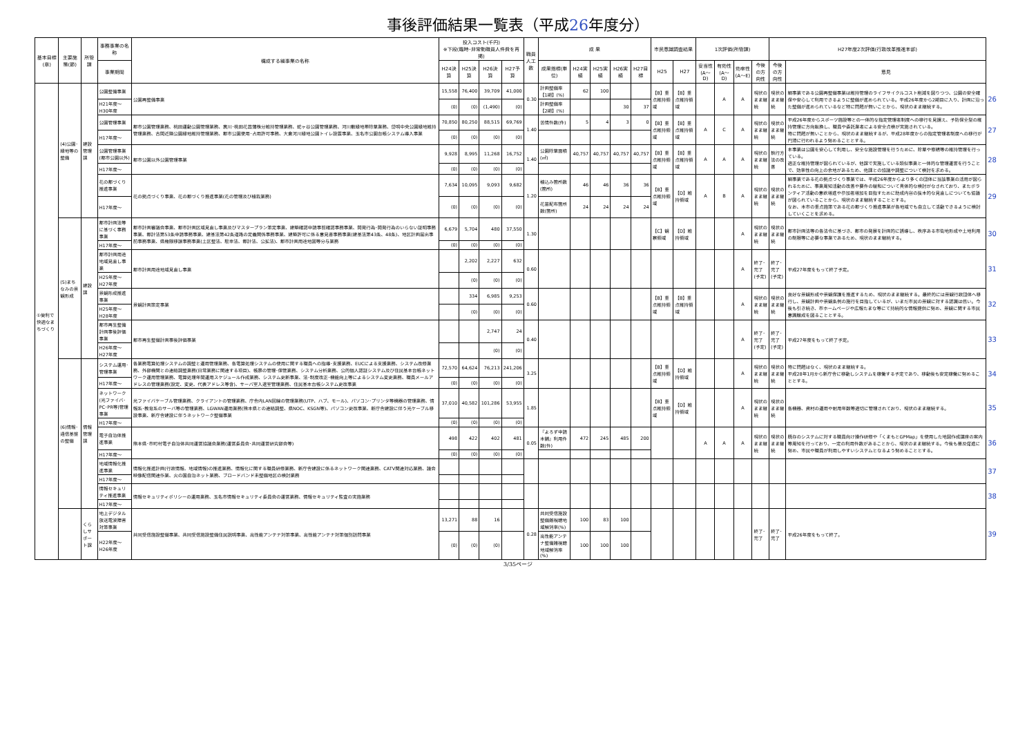事後評価結果一覧表（平成26年度分）
| 基本目標(章) | 主要施策(節) | 所管課 | 事務事業の名称 | 構成する細事業の名称 | 投入コスト(千円) ※下段(臨時･非常勤職員人件費を再掲) | | | | 職員 人工数 | 成 果 | | | | | 市民意識調査結果 | | 1次評価(所管課) | | | | H27年度2次評価(行政改革推進本部) | | |
| | | | 事業期間 | | H24決算 | H25決算 | H26決算 | H27予算 | | 成果指標(単位) | H24実績 | H25実績 | H26実績 | H27目標 | H25 | H27 | 妥当性(A〜D) | 有効性(A〜D) | 効率性(A〜E) | 今後の方向性 | 今後の方向性 | 意見 | |
| ①便利で快適なまちづくり | (4)公園･緑地等の整備 | 建設管理課 | 公園整備事業 | 公園再整備事業 | 15,558 | 76,400 | 39,709 | 41,000 | 0.30 | 計画整備率【1期】(%) | 62 | 100 | | | 【B】重点維持領域 | 【B】重点維持領域 | | A | A | 現状のまま継続 | 現状のまま継続 | 細事業である公園再整備事業は維持管理のライフサイクルコスト削減を図りつつ、公園の安全確保や安心して利用できるように整備が進められている。平成26年度から2期目に入り、計画に沿った整備が進められているなど特に問題が無いことから、現状のまま継続する。 | 26 |
| | | | H21年度〜H30年度 | | (0) | (0) | (1,490) | (0) | | 計画整備率【2期】(%) | | | 30 | 37 | | | | | | | | | |
| | | | 公園管理事業 | 都市公園管理業務、桃田運動公園管理業務、裏川･桃田花菖蒲株分維持管理業務、蛇ヶ谷公園管理業務、河川敷緑地帯除草業務、岱明中央公園緑地維持管理業務、古閑近隣公園緑地維持管理業務、都市公園使用･占用許可事務、大倉河川緑地公園トイレ設置事業、玉名市公園台帳システム導入事業 | 70,850 | 80,250 | 88,515 | 69,769 | 1.40 | 苦情件数(件) | 5 | 4 | 3 | 0 | 【B】重点維持領域 | 【B】重点維持領域 | A | C | A | 現状のまま継続 | 現状のまま継続 | 平成26年度からスポーツ施設等との一体的な指定管理者制度への移行を見据え、予防保全型の維持管理に方向転換し、職員や委託業者による安全点検が実施されている。 特に問題が無いことから、現状のまま継続するが、平成28年度からの指定管理者制度への移行が円滑に行われるよう努めることとする。 | 27 |
| | | | H17年度〜 | | (0) | (0) | (0) | (0) | | | | | | | | | | | | | | | |
| | | | 公園管理事業(都市公園以外) | 都市公園以外公園管理事業 | 9,928 | 8,995 | 11,268 | 16,752 | 1.40 | 公園除草面積(㎡) | 40,757 | 40,757 | 40,757 | 40,757 | 【B】重点維持領域 | 【B】重点維持領域 | A | A | A | 現状のまま継続 | 執行方法の改善 | 本事業は公園を安心して利用し、安全な施設管理を行うために、除草や修繕等の維持管理を行っている。 適正な維持管理が図られているが、他課で実施している類似事業と一体的な管理運営を行うことで、効率性の向上の余地があるため、他課との協議や調整について検討を求める。 | 28 |
| | | | H17年度〜 | | (0) | (0) | (0) | (0) | | | | | | | | | | | | | | | |
| | | | 花の都づくり推進事業 | 花の拠点づくり事業、花の都づくり推進事業(花の管理及び植栽業務) | 7,634 | 10,095 | 9,093 | 9,682 | 1.20 | 植込み箇所数(箇所) | 46 | 46 | 36 | 36 | 【B】重点維持領域 | 【D】維持領域 | A | B | A | 現状のまま継続 | 現状のまま継続 | 細事業である花の拠点づくり事業では、平成26年度からより多くの団体に当該事業の活用が図られるために、事業周知活動の改善や要件の緩和について具体的な検討がなされており、またボランティア活動の意欲増進や参加者増加を目指すために助成内容の抜本的な見直しについても協議が図られていることから、現状のまま継続することとする。 なお、本市の重点施策である花の都づくり推進事業が各地域でも自立して活動できるように検討していくことを求める。 | 29 |
| | | | H17年度〜 | | (0) | (0) | (0) | (0) | | 花苗配布箇所数(箇所) | 24 | 24 | 24 | 24 | | | | | | | | | |
| | (5)まちなみの景観形成 | 建設課 | 都市計画法等に基づく事務事業 | 都市計画審議会事業、都市計画区域見直し事業及びマスタープラン策定事業、建築確認申請事前確認事務事業、開発行為･開発行為のいらない証明事務事業、都計法第53条申請事務事業、建基法第42条道路の定義関係事務事業、建築許可に係る意見書事務事業(建基法第43条、48条)、地区計画届出事前事務事業、県権限移譲事務事業(土区整法、駐車法、都計法、公拡法)、都市計画用途地図等分与業務 | 6,679 | 5,704 | 480 | 37,550 | 1.30 | | | | | | 【C】観察領域 | 【D】維持領域 | | | A | 現状のまま継続 | 現状のまま継続 | 都市計画法等の各法令に基づき、都市の発展を計画的に誘導し、秩序ある市街地形成や土地利用の制限等に必要な事業であるため、現状のまま継続する。 | 30 |
| | | | H17年度〜 | | (0) | (0) | (0) | (0) | | | | | | | | | | | | | | | |
| | | | 都市計画用途地域見直し事業 | 都市計画用途地域見直し事業 | | 2,202 | 2,227 | 632 | 0.60 | | | | | | | | | | A | 終了･完了(予定) | 終了･完了(予定) | 平成27年度をもって終了予定。 | 31 |
| | | | H25年度〜H27年度 | | | (0) | (0) | (0) | | | | | | | | | | | | | | | |
| | | | 景観形成推進事業 | 景観計画策定事業 | | 334 | 6,985 | 9,253 | 0.60 | | | | | | 【B】重点維持領域 | 【B】重点維持領域 | | | A | 現状のまま継続 | 現状のまま継続 | 良好な景観形成や景観保護を推進するため、現状のまま継続する。最終的には景観行政団体へ移行し、景観計画や景観条例の施行を目指しているが、いまだ市民の景観に対する認識は低い。今後も引き続き、市ホームページや広報たまな等にて持続的な情報提供に努め、景観に関する市民意識醸成を図ることとする。 | 32 |
| | | | H25年度〜H28年度 | | | (0) | (0) | (0) | | | | | | | | | | | | | | | |
| | | | 都市再生整備計画事後評価事業 | 都市再生整備計画事後評価事業 | | | 2,747 | 24 | 0.40 | | | | | | | | | | A | 終了･完了(予定) | 終了･完了(予定) | 平成27年度をもって終了予定。 | 33 |
| | | | H26年度〜H27年度 | | | | (0) | (0) | | | | | | | | | | | | | | | |
| | (6)情報･通信基盤の整備 | 情報管理課 | システム運用･管理事業 | 各業務電算処理システムの調整と運用管理業務、各電算処理システムの使用に関する職員への指導･支援業務、EUCによる支援業務、システム改修業務、外部機関との連絡調整業務(日常業務に関連する項目)、帳票の管理･保管業務、システム分析業務、公的個人認証システム及び住民基本台帳ネットワーク運用管理業務、電算処理年間運用スケジュール作成業務、システム更新事業、法･制度改正･機能向上等によるシステム変更業務、職員メールアドレスの管理業務(設定、変更、代表アドレス等含)、サーバ室入退室管理業務、住民基本台帳システム更改事業 | 72,570 | 64,624 | 76,213 | 241,206 | 3.25 | | | | | | 【B】重点維持領域 | 【D】維持領域 | | | A | 現状のまま継続 | 現状のまま継続 | 特に問題はなく、現状のまま継続する。 平成28年1月から新庁舎に移動しシステムを稼働する予定であり、移動後も安定稼働に努めることとする。 | 34 |
| | | | H17年度〜 | | (0) | (0) | (0) | (0) | | | | | | | | | | | | | | | |
| | | | ネットワーク(光ファイバ･PC･PR等)管理事業 | 光ファイバケーブル管理業務、クライアントの管理業務、庁舎内LAN回線の管理業務(UTP、ハブ、モール)、パソコン･プリンタ等機器の管理業務、情報系･教育系のサーバ等の管理業務、LGWAN運用業務(熊本県との連絡調整、県NOC、KSGN等)、パソコン更改事業、新庁舎建設に伴う光ケーブル移設事業、新庁舎建設に伴うネットワーク整備事業 | 37,010 | 40,582 | 101,286 | 53,955 | 1.85 | | | | | | 【B】重点維持領域 | 【D】維持領域 | | | A | 現状のまま継続 | 現状のまま継続 | 各機器、資材の運用や耐用年数等適切に管理されており、現状のまま継続する。 | 35 |
| | | | H17年度〜 | | (0) | (0) | (0) | (0) | | | | | | | | | | | | | | | |
| | | | 電子自治体推進事業 | 熊本県･市町村電子自治体共同運営協議会業務(運営委員会･共同運営研究部会等) | 498 | 422 | 402 | 481 | 0.05 | 『よろず申請本舗』利用件数(件) | 472 | 245 | 485 | 200 | | | A | A | A | 現状のまま継続 | 現状のまま継続 | 既存のシステムに対する職員向け操作研修や「くまもとGPMap」を使用した地図作成講座の案内等周知を行っており、一定の利用件数があることから、現状のまま継続する。今後も普及促進に努め、市民や職員が利用しやすいシステムとなるよう努めることとする。 | 36 |
| | | | H17年度〜 | | (0) | (0) | (0) | (0) | | | | | | | | | | | | | | | |
| | | | 地域情報化推進事業 | 情報化推進計画(行政情報、地域情報)の推進業務、情報化に関する職員研修業務、新庁舎建設に係るネットワーク関連業務、CATV関連対応業務、議会映像配信関連作業、火の国自治ネット業務、ブロードバンド未整備地区の検討業務 | | | | | | | | | | | | | | | | | | | 37 |
| | | | H17年度〜 | | | | | | | | | | | | | | | | | | | | |
| | | | 情報セキュリティ推進事業 | 情報セキュリティポリシーの運用業務、玉名市情報セキュリティ委員会の運営業務、情報セキュリティ監査の実施業務 | | | | | | | | | | | | | | | | | | | 38 |
| | | | H17年度〜 | | | | | | | | | | | | | | | | | | | | |
| | | くらしサポート課 | 地上デジタル放送電波障害対策事業 | 共同受信施設整備事業、共同受信施設整備住民説明事業、高性能アンテナ対策事業、高性能アンテナ対策個別訪問事業 | 13,271 | 88 | 16 | | 0.28 | 共同受信施設整備難視聴地域解消率(%) | 100 | 83 | 100 | | | | | | | 終了･完了 | 終了･完了 | 平成26年度をもって終了。 | 39 |
| | | | H22年度〜H26年度 | | (0) | (0) | (0) | | | 高性能アンテナ整備難視聴地域解消率(%) | 100 | 100 | 100 | | | | | | | | | | |
3/35ページ